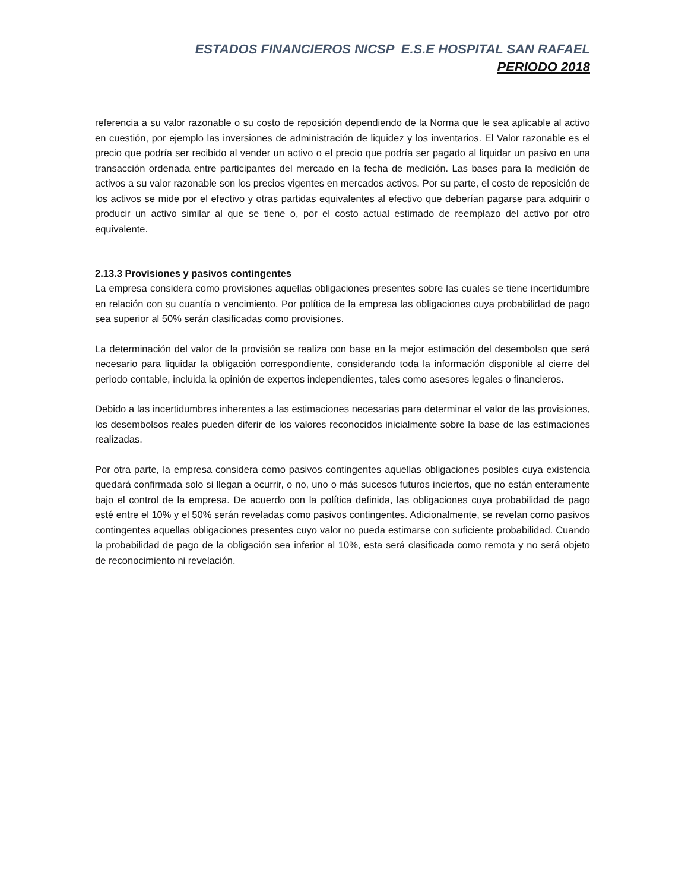ESTADOS FINANCIEROS NICSP E.S.E HOSPITAL SAN RAFAEL
PERIODO 2018
referencia a su valor razonable o su costo de reposición dependiendo de la Norma que le sea aplicable al activo en cuestión, por ejemplo las inversiones de administración de liquidez y los inventarios. El Valor razonable es el precio que podría ser recibido al vender un activo o el precio que podría ser pagado al liquidar un pasivo en una transacción ordenada entre participantes del mercado en la fecha de medición. Las bases para la medición de activos a su valor razonable son los precios vigentes en mercados activos. Por su parte, el costo de reposición de los activos se mide por el efectivo y otras partidas equivalentes al efectivo que deberían pagarse para adquirir o producir un activo similar al que se tiene o, por el costo actual estimado de reemplazo del activo por otro equivalente.
2.13.3 Provisiones y pasivos contingentes
La empresa considera como provisiones aquellas obligaciones presentes sobre las cuales se tiene incertidumbre en relación con su cuantía o vencimiento. Por política de la empresa las obligaciones cuya probabilidad de pago sea superior al 50% serán clasificadas como provisiones.
La determinación del valor de la provisión se realiza con base en la mejor estimación del desembolso que será necesario para liquidar la obligación correspondiente, considerando toda la información disponible al cierre del periodo contable, incluida la opinión de expertos independientes, tales como asesores legales o financieros.
Debido a las incertidumbres inherentes a las estimaciones necesarias para determinar el valor de las provisiones, los desembolsos reales pueden diferir de los valores reconocidos inicialmente sobre la base de las estimaciones realizadas.
Por otra parte, la empresa considera como pasivos contingentes aquellas obligaciones posibles cuya existencia quedará confirmada solo si llegan a ocurrir, o no, uno o más sucesos futuros inciertos, que no están enteramente bajo el control de la empresa. De acuerdo con la política definida, las obligaciones cuya probabilidad de pago esté entre el 10% y el 50% serán reveladas como pasivos contingentes. Adicionalmente, se revelan como pasivos contingentes aquellas obligaciones presentes cuyo valor no pueda estimarse con suficiente probabilidad. Cuando la probabilidad de pago de la obligación sea inferior al 10%, esta será clasificada como remota y no será objeto de reconocimiento ni revelación.